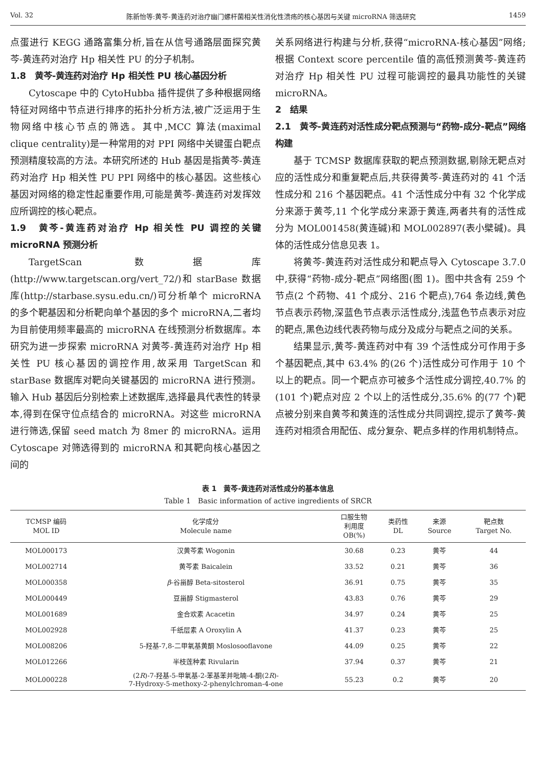Vol. 32 陈新怡等:黄芩-黄连药对治疗幽门螺杆菌相关性消化性溃疡的核心基因与关键 microRNA 筛选研究 1459
点蛋进行 KEGG 通路富集分析,旨在从信号通路层面探究黄芩-黄连药对治疗 Hp 相关性 PU 的分子机制。
1.8　黄芩-黄连药对治疗 Hp 相关性 PU 核心基因分析
Cytoscape 中的 CytoHubba 插件提供了多种根据网络特征对网络中节点进行排序的拓扑分析方法,被广泛运用于生物网络中核心节点的筛选。其中,MCC 算法(maximal clique centrality)是一种常用的对 PPI 网络中关键蛋白靶点预测精度较高的方法。本研究所述的 Hub 基因是指黄芩-黄连药对治疗 Hp 相关性 PU PPI 网络中的核心基因。这些核心基因对网络的稳定性起重要作用,可能是黄芩-黄连药对发挥效应所调控的核心靶点。
1.9　黄芩-黄连药对治疗 Hp 相关性 PU 调控的关键 microRNA 预测分析
TargetScan 数据库(http://www.targetscan.org/vert_72/)和 starBase 数据库(http://starbase.sysu.edu.cn/)可分析单个 microRNA 的多个靶基因和分析靶向单个基因的多个 microRNA,二者均为目前使用频率最高的 microRNA 在线预测分析数据库。本研究为进一步探索 microRNA 对黄芩-黄连药对治疗 Hp 相关性 PU 核心基因的调控作用,故采用 TargetScan 和 starBase 数据库对靶向关键基因的 microRNA 进行预测。输入 Hub 基因后分别检索上述数据库,选择最具代表性的转录本,得到在保守位点结合的 microRNA。对这些 microRNA 进行筛选,保留 seed match 为 8mer 的 microRNA。运用 Cytoscape 对筛选得到的 microRNA 和其靶向核心基因之间的
关系网络进行构建与分析,获得“microRNA-核心基因”网络;根据 Context score percentile 值的高低预测黄芩-黄连药对治疗 Hp 相关性 PU 过程可能调控的最具功能性的关键 microRNA。
2　结果
2.1　黄芩-黄连药对活性成分靶点预测与“药物-成分-靶点”网络构建
基于 TCMSP 数据库获取的靶点预测数据,剔除无靶点对应的活性成分和重复靶点后,共获得黄芩-黄连药对的 41 个活性成分和 216 个基因靶点。41 个活性成分中有 32 个化学成分来源于黄芩,11 个化学成分来源于黄连,两者共有的活性成分为 MOL001458(黄连碱)和 MOL002897(表小檗碱)。具体的活性成分信息见表 1。
将黄芩-黄连药对活性成分和靶点导入 Cytoscape 3.7.0 中,获得“药物-成分-靶点”网络图(图 1)。图中共含有 259 个节点(2 个药物、41 个成分、216 个靶点),764 条边线,黄色节点表示药物,深蓝色节点表示活性成分,浅蓝色节点表示对应的靶点,黑色边线代表药物与成分及成分与靶点之间的关系。
结果显示,黄芩-黄连药对中有 39 个活性成分可作用于多个基因靶点,其中 63.4% 的(26 个)活性成分可作用于 10 个以上的靶点。同一个靶点亦可被多个活性成分调控,40.7% 的(101 个)靶点对应 2 个以上的活性成分,35.6% 的(77 个)靶点被分别来自黄芩和黄连的活性成分共同调控,提示了黄芩-黄连药对相须合用配伍、成分复杂、靶点多样的作用机制特点。
表 1　黄芩-黄连药对活性成分的基本信息
Table 1　Basic information of active ingredients of SRCR
| TCMSP 编码 MOL ID | 化学成分 Molecule name | 口服生物 利用度 OB(%) | 类药性 DL | 来源 Source | 靶点数 Target No. |
| --- | --- | --- | --- | --- | --- |
| MOL000173 | 汉黄芩素 Wogonin | 30.68 | 0.23 | 黄芩 | 44 |
| MOL002714 | 黄芩素 Baicalein | 33.52 | 0.21 | 黄芩 | 36 |
| MOL000358 | β -谷甾醇 Beta-sitosterol | 36.91 | 0.75 | 黄芩 | 35 |
| MOL000449 | 豆甾醇 Stigmasterol | 43.83 | 0.76 | 黄芩 | 29 |
| MOL001689 | 金合欢素 Acacetin | 34.97 | 0.24 | 黄芩 | 25 |
| MOL002928 | 千纸层素 A Oroxylin A | 41.37 | 0.23 | 黄芩 | 25 |
| MOL008206 | 5-羟基-7,8-二甲氧基黄酮 Moslosooflavone | 44.09 | 0.25 | 黄芩 | 22 |
| MOL012266 | 半枝莲种素 Rivularin | 37.94 | 0.37 | 黄芩 | 21 |
| MOL000228 | (2 R )-7-羟基-5-甲氧基-2-苯基苯并吡喃-4-酮(2 R )- 7-Hydroxy-5-methoxy-2-phenylchroman-4-one | 55.23 | 0.2 | 黄芩 | 20 |